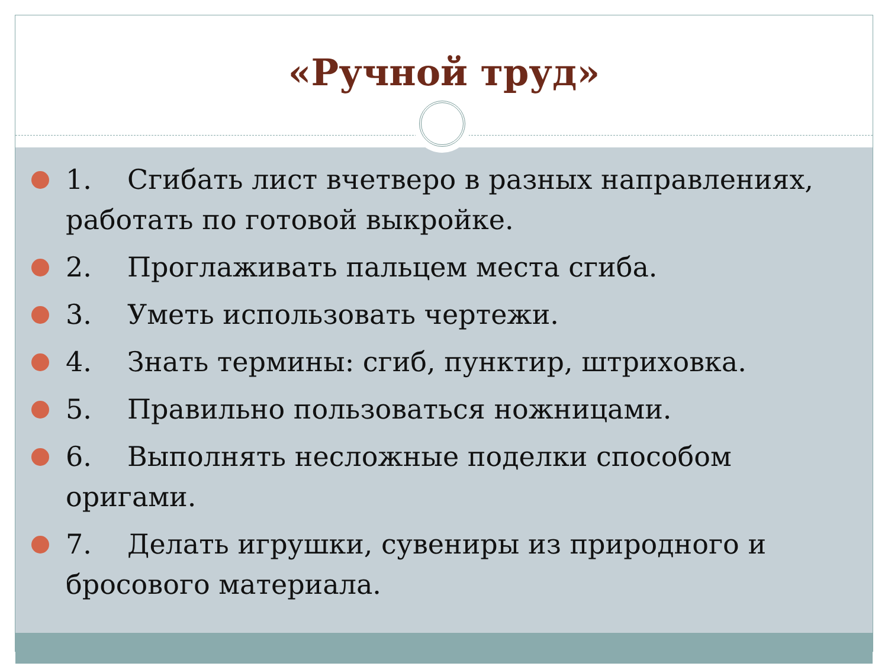«Ручной труд»
1. Сгибать лист вчетверо в разных направлениях, работать по готовой выкройке.
2. Проглаживать пальцем места сгиба.
3. Уметь использовать чертежи.
4. Знать термины: сгиб, пунктир, штриховка.
5. Правильно пользоваться ножницами.
6. Выполнять несложные поделки способом оригами.
7. Делать игрушки, сувениры из природного и бросового материала.